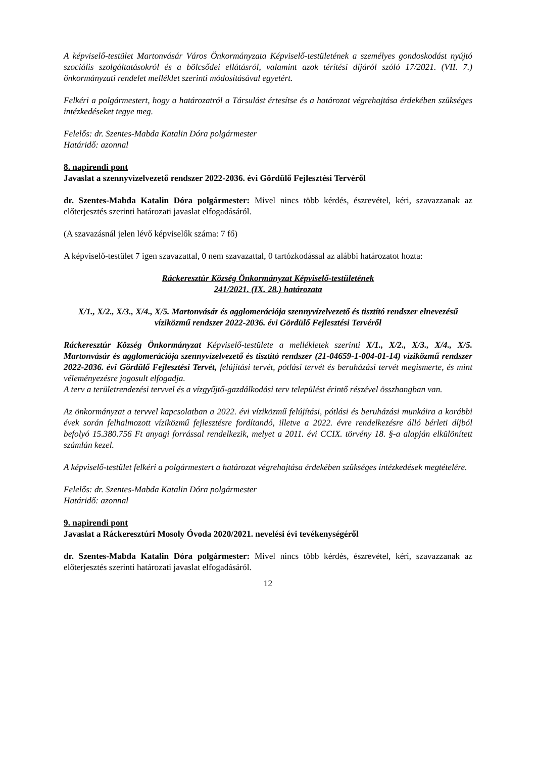A képviselő-testület Martonvásár Város Önkormányzata Képviselő-testületének a személyes gondoskodást nyújtó szociális szolgáltatásokról és a bölcsődei ellátásról, valamint azok térítési díjáról szóló 17/2021. (VII. 7.) önkormányzati rendelet melléklet szerinti módosításával egyetért.
Felkéri a polgármestert, hogy a határozatról a Társulást értesítse és a határozat végrehajtása érdekében szükséges intézkedéseket tegye meg.
Felelős: dr. Szentes-Mabda Katalin Dóra polgármester
Határidő: azonnal
8. napirendi pont
Javaslat a szennyvízelvezető rendszer 2022-2036. évi Gördülő Fejlesztési Tervéről
dr. Szentes-Mabda Katalin Dóra polgármester: Mivel nincs több kérdés, észrevétel, kéri, szavazzanak az előterjesztés szerinti határozati javaslat elfogadásáról.
(A szavazásnál jelen lévő képviselők száma: 7 fő)
A képviselő-testület 7 igen szavazattal, 0 nem szavazattal, 0 tartózkodással az alábbi határozatot hozta:
Ráckeresztúr Község Önkormányzat Képviselő-testületének
241/2021. (IX. 28.) határozata
X/1., X/2., X/3., X/4., X/5. Martonvásár és agglomerációja szennyvízelvezető és tisztító rendszer elnevezésű víziközmű rendszer 2022-2036. évi Gördülő Fejlesztési Tervéről
Ráckeresztúr Község Önkormányzat Képviselő-testülete a mellékletek szerinti X/1., X/2., X/3., X/4., X/5. Martonvásár és agglomerációja szennyvízelvezető és tisztító rendszer (21-04659-1-004-01-14) víziközmű rendszer 2022-2036. évi Gördülő Fejlesztési Tervét, felújítási tervét, pótlási tervét és beruházási tervét megismerte, és mint véleményezésre jogosult elfogadja.
A terv a területrendezési tervvel és a vízgyűjtő-gazdálkodási terv települést érintő részével összhangban van.
Az önkormányzat a tervvel kapcsolatban a 2022. évi víziközmű felújítási, pótlási és beruházási munkáira a korábbi évek során felhalmozott víziközmű fejlesztésre fordítandó, illetve a 2022. évre rendelkezésre álló bérleti díjból befolyó 15.380.756 Ft anyagi forrással rendelkezik, melyet a 2011. évi CCIX. törvény 18. §-a alapján elkülönített számlán kezel.
A képviselő-testület felkéri a polgármestert a határozat végrehajtása érdekében szükséges intézkedések megtételére.
Felelős: dr. Szentes-Mabda Katalin Dóra polgármester
Határidő: azonnal
9. napirendi pont
Javaslat a Ráckeresztúri Mosoly Óvoda 2020/2021. nevelési évi tevékenységéről
dr. Szentes-Mabda Katalin Dóra polgármester: Mivel nincs több kérdés, észrevétel, kéri, szavazzanak az előterjesztés szerinti határozati javaslat elfogadásáról.
12